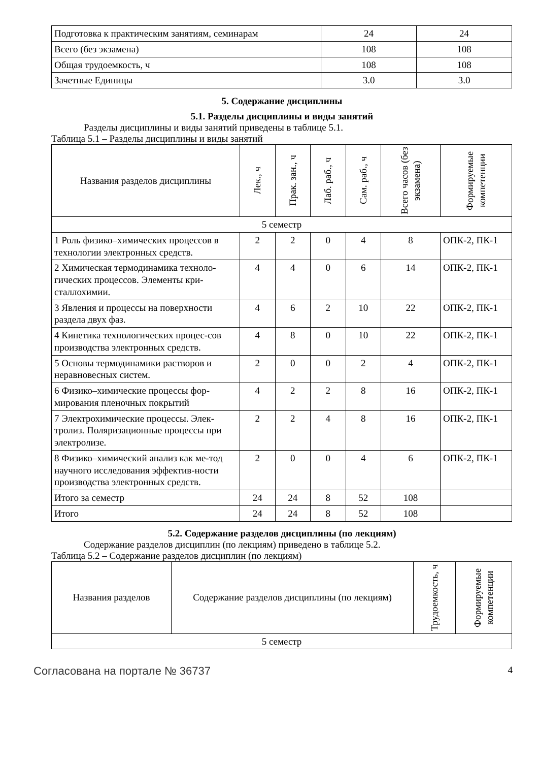| Подготовка к практическим занятиям, семинарам | 24 | 24 |
| Всего (без экзамена) | 108 | 108 |
| Общая трудоемкость, ч | 108 | 108 |
| Зачетные Единицы | 3.0 | 3.0 |
5. Содержание дисциплины
5.1. Разделы дисциплины и виды занятий
Разделы дисциплины и виды занятий приведены в таблице 5.1.
Таблица 5.1 – Разделы дисциплины и виды занятий
| Названия разделов дисциплины | Лек., ч | Прак. зан., ч | Лаб. раб., ч | Сам. раб., ч | Всего часов (без экзамена) | Формируемые компетенции |
| --- | --- | --- | --- | --- | --- | --- |
| 5 семестр | | | | | | |
| 1 Роль физико–химических процессов в технологии электронных средств. | 2 | 2 | 0 | 4 | 8 | ОПК-2, ПК-1 |
| 2 Химическая термодинамика техноло-гических процессов. Элементы кри-сталлохимии. | 4 | 4 | 0 | 6 | 14 | ОПК-2, ПК-1 |
| 3 Явления и процессы на поверхности раздела двух фаз. | 4 | 6 | 2 | 10 | 22 | ОПК-2, ПК-1 |
| 4 Кинетика технологических процес-сов производства электронных средств. | 4 | 8 | 0 | 10 | 22 | ОПК-2, ПК-1 |
| 5 Основы термодинамики растворов и неравновесных систем. | 2 | 0 | 0 | 2 | 4 | ОПК-2, ПК-1 |
| 6 Физико–химические процессы фор-мирования пленочных покрытий | 4 | 2 | 2 | 8 | 16 | ОПК-2, ПК-1 |
| 7 Электрохимические процессы. Элек-тролиз. Поляризационные процессы при электролизе. | 2 | 2 | 4 | 8 | 16 | ОПК-2, ПК-1 |
| 8 Физико–химический анализ как ме-тод научного исследования эффектив-ности производства электронных средств. | 2 | 0 | 0 | 4 | 6 | ОПК-2, ПК-1 |
| Итого за семестр | 24 | 24 | 8 | 52 | 108 | |
| Итого | 24 | 24 | 8 | 52 | 108 | |
5.2. Содержание разделов дисциплины (по лекциям)
Содержание разделов дисциплин (по лекциям) приведено в таблице 5.2.
Таблица 5.2 – Содержание разделов дисциплин (по лекциям)
| Названия разделов | Содержание разделов дисциплины (по лекциям) | Трудоемкость, ч | Формируемые компетенции |
| --- | --- | --- | --- |
| 5 семестр | | | |
Согласована на портале № 36737 4